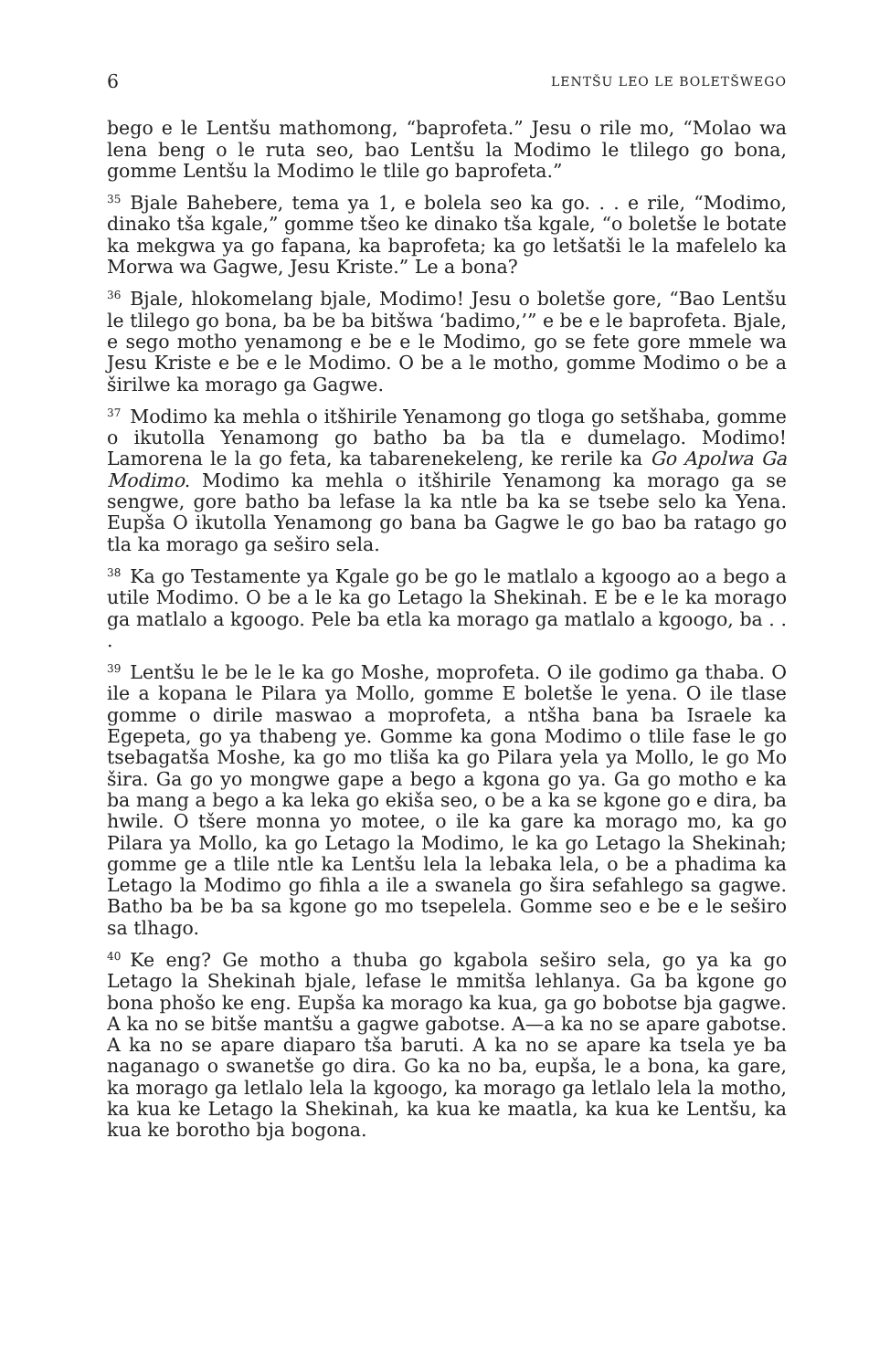6 LENTŠU LEO LE BOLETŠWEGO
bego e le Lentšu mathomong, “baprofeta.” Jesu o rile mo, “Molao wa lena beng o le ruta seo, bao Lentšu la Modimo le tlilego go bona, gomme Lentšu la Modimo le tlile go baprofeta.”
<sup>35</sup> Bjale Bahebere, tema ya 1, e bolela seo ka go. . . e rile, “Modimo, dinako tša kgale,” gomme tšeo ke dinako tša kgale, “o boletše le botate ka mekgwa ya go fapana, ka baprofeta; ka go letšatši le la mafelelo ka Morwa wa Gagwe, Jesu Kriste.” Le a bona?
<sup>36</sup> Bjale, hlokomelang bjale, Modimo! Jesu o boletše gore, “Bao Lentšu le tlilego go bona, ba be ba bitšwa ‘badimo,’” e be e le baprofeta. Bjale, e sego motho yenamong e be e le Modimo, go se fete gore mmele wa Jesu Kriste e be e le Modimo. O be a le motho, gomme Modimo o be a širilwe ka morago ga Gagwe.
<sup>37</sup> Modimo ka mehla o itšhirile Yenamong go tloga go setšhaba, gomme o ikutolla Yenamong go batho ba ba tla e dumelago. Modimo! Lamorena le la go feta, ka tabarenekeleng, ke rerile ka Go Apolwa Ga Modimo. Modimo ka mehla o itšhirile Yenamong ka morago ga se sengwe, gore batho ba lefase la ka ntle ba ka se tsebe selo ka Yena. Eupša O ikutolla Yenamong go bana ba Gagwe le go bao ba ratago go tla ka morago ga seširo sela.
<sup>38</sup> Ka go Testamente ya Kgale go be go le matlalo a kgoogo ao a bego a utile Modimo. O be a le ka go Letago la Shekinah. E be e le ka morago ga matlalo a kgoogo. Pele ba etla ka morago ga matlalo a kgoogo, ba . . .
<sup>39</sup> Lentšu le be le le ka go Moshe, moprofeta. O ile godimo ga thaba. O ile a kopana le Pilara ya Mollo, gomme E boletše le yena. O ile tlase gomme o dirile maswao a moprofeta, a ntšha bana ba Israele ka Egepeta, go ya thabeng ye. Gomme ka gona Modimo o tlile fase le go tsebagatša Moshe, ka go mo tliša ka go Pilara yela ya Mollo, le go Mo šira. Ga go yo mongwe gape a bego a kgona go ya. Ga go motho e ka ba mang a bego a ka leka go ekiša seo, o be a ka se kgone go e dira, ba hwile. O tšere monna yo motee, o ile ka gare ka morago mo, ka go Pilara ya Mollo, ka go Letago la Modimo, le ka go Letago la Shekinah; gomme ge a tlile ntle ka Lentšu lela la lebaka lela, o be a phadima ka Letago la Modimo go fihla a ile a swanela go šira sefahlego sa gagwe. Batho ba be ba sa kgone go mo tsepelela. Gomme seo e be e le seširo sa tlhago.
<sup>40</sup> Ke eng? Ge motho a thuba go kgabola seširo sela, go ya ka go Letago la Shekinah bjale, lefase le mmitša lehlanya. Ga ba kgone go bona phošo ke eng. Eupša ka morago ka kua, ga go bobotse bja gagwe. A ka no se bitše mantšu a gagwe gabotse. A—a ka no se apare gabotse. A ka no se apare diaparo tša baruti. A ka no se apare ka tsela ye ba naganago o swanetše go dira. Go ka no ba, eupša, le a bona, ka gare, ka morago ga letlalo lela la kgoogo, ka morago ga letlalo lela la motho, ka kua ke Letago la Shekinah, ka kua ke maatla, ka kua ke Lentšu, ka kua ke borotho bja bogona.